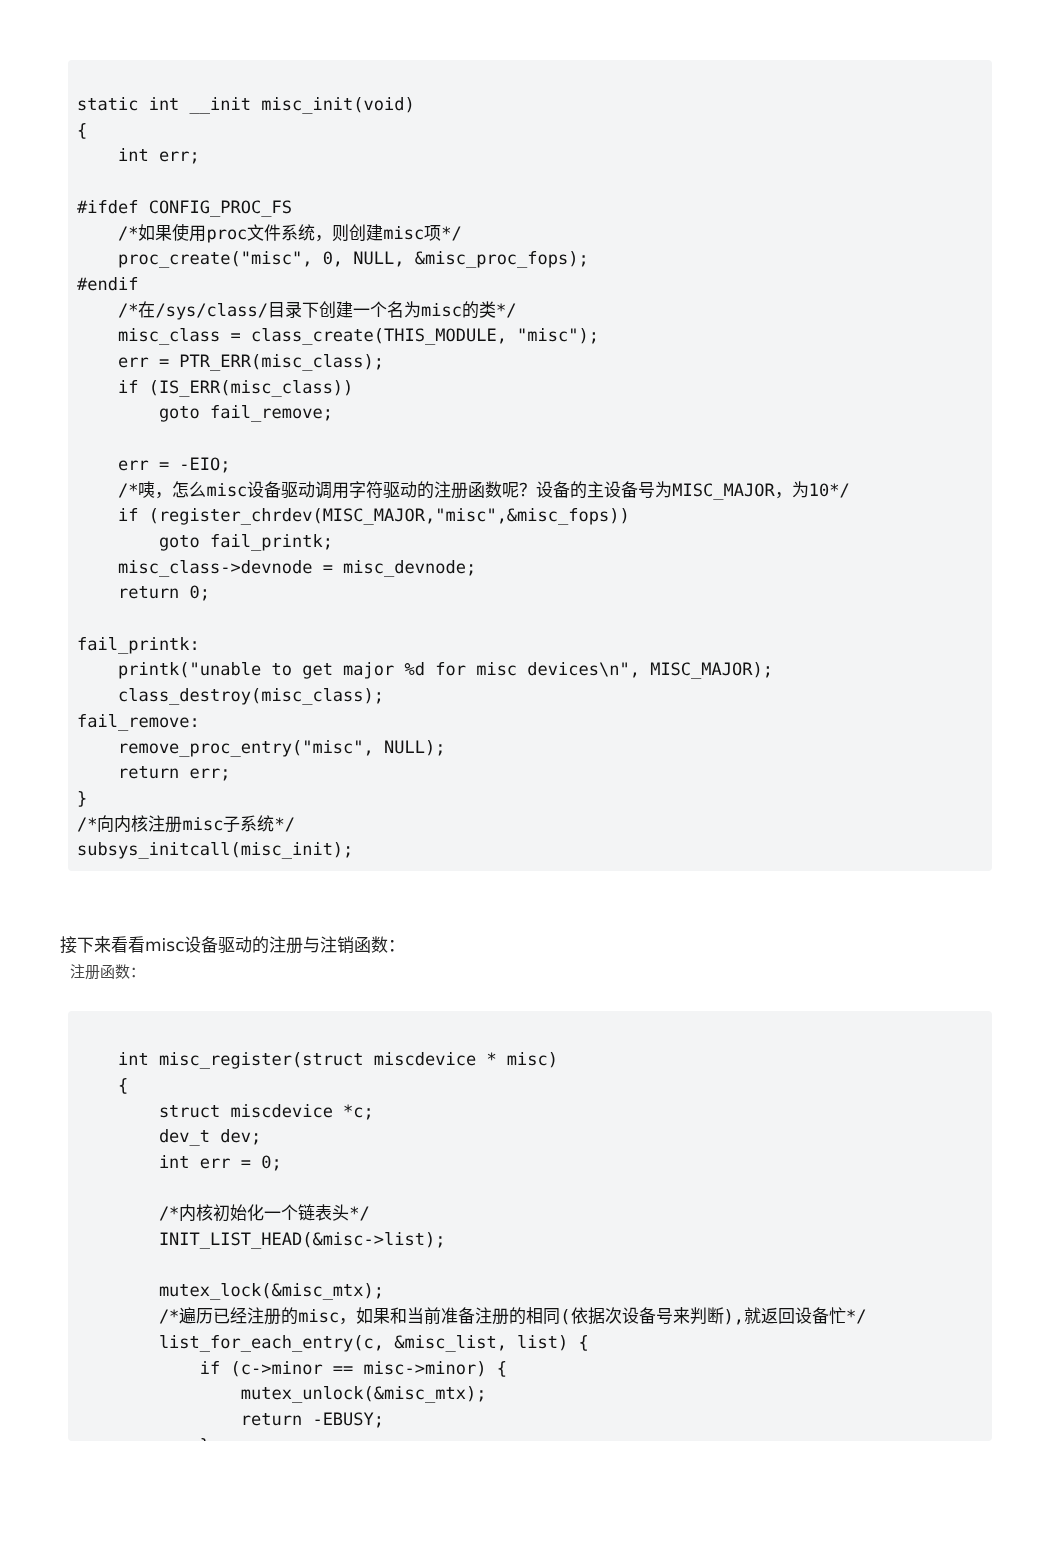static int __init misc_init(void)
{
    int err;

#ifdef CONFIG_PROC_FS
    /*如果使用proc文件系统，则创建misc项*/
    proc_create("misc", 0, NULL, &misc_proc_fops);
#endif
    /*在/sys/class/目录下创建一个名为misc的类*/
    misc_class = class_create(THIS_MODULE, "misc");
    err = PTR_ERR(misc_class);
    if (IS_ERR(misc_class))
        goto fail_remove;

    err = -EIO;
    /*咦，怎么misc设备驱动调用字符驱动的注册函数呢？设备的主设备号为MISC_MAJOR，为10*/
    if (register_chrdev(MISC_MAJOR,"misc",&misc_fops))
        goto fail_printk;
    misc_class->devnode = misc_devnode;
    return 0;

fail_printk:
    printk("unable to get major %d for misc devices\n", MISC_MAJOR);
    class_destroy(misc_class);
fail_remove:
    remove_proc_entry("misc", NULL);
    return err;
}
/*向内核注册misc子系统*/
subsys_initcall(misc_init);
接下来看看misc设备驱动的注册与注销函数：
注册函数：
    int misc_register(struct miscdevice * misc)
    {
        struct miscdevice *c;
        dev_t dev;
        int err = 0;

        /*内核初始化一个链表头*/
        INIT_LIST_HEAD(&misc->list);

        mutex_lock(&misc_mtx);
        /*遍历已经注册的misc，如果和当前准备注册的相同(依据次设备号来判断),就返回设备忙*/
        list_for_each_entry(c, &misc_list, list) {
            if (c->minor == misc->minor) {
                mutex_unlock(&misc_mtx);
                return -EBUSY;
            }